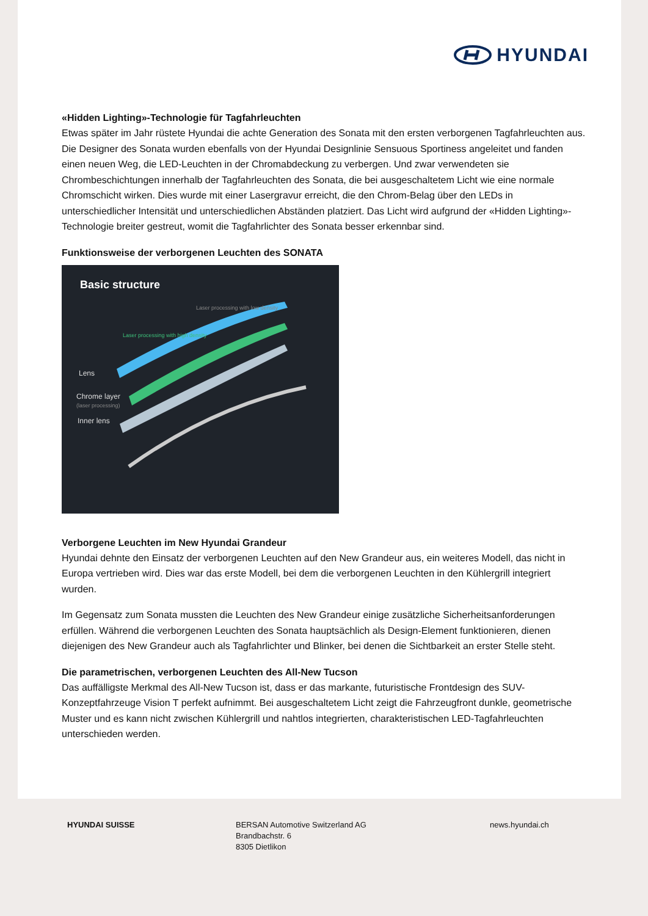HYUNDAI
«Hidden Lighting»-Technologie für Tagfahrleuchten
Etwas später im Jahr rüstete Hyundai die achte Generation des Sonata mit den ersten verborgenen Tagfahrleuchten aus. Die Designer des Sonata wurden ebenfalls von der Hyundai Designlinie Sensuous Sportiness angeleitet und fanden einen neuen Weg, die LED-Leuchten in der Chromabdeckung zu verbergen. Und zwar verwendeten sie Chrombeschichtungen innerhalb der Tagfahrleuchten des Sonata, die bei ausgeschaltetem Licht wie eine normale Chromschicht wirken. Dies wurde mit einer Lasergravur erreicht, die den Chrom-Belag über den LEDs in unterschiedlicher Intensität und unterschiedlichen Abständen platziert. Das Licht wird aufgrund der «Hidden Lighting»-Technologie breiter gestreut, womit die Tagfahrlichter des Sonata besser erkennbar sind.
Funktionsweise der verborgenen Leuchten des SONATA
Basic structure
Lens
Chrome layer
(laser processing)
Inner lens
Laser processing with high density
Laser processing with low density
Verborgene Leuchten im New Hyundai Grandeur
Hyundai dehnte den Einsatz der verborgenen Leuchten auf den New Grandeur aus, ein weiteres Modell, das nicht in Europa vertrieben wird. Dies war das erste Modell, bei dem die verborgenen Leuchten in den Kühlergrill integriert wurden.
Im Gegensatz zum Sonata mussten die Leuchten des New Grandeur einige zusätzliche Sicherheitsanforderungen erfüllen. Während die verborgenen Leuchten des Sonata hauptsächlich als Design-Element funktionieren, dienen diejenigen des New Grandeur auch als Tagfahrlichter und Blinker, bei denen die Sichtbarkeit an erster Stelle steht.
Die parametrischen, verborgenen Leuchten des All-New Tucson
Das auffälligste Merkmal des All-New Tucson ist, dass er das markante, futuristische Frontdesign des SUV-Konzeptfahrzeuge Vision T perfekt aufnimmt. Bei ausgeschaltetem Licht zeigt die Fahrzeugfront dunkle, geometrische Muster und es kann nicht zwischen Kühlergrill und nahtlos integrierten, charakteristischen LED-Tagfahrleuchten unterschieden werden.
HYUNDAI SUISSE BERSAN Automotive Switzerland AG
Brandbachstr. 6
8305 Dietlikon
news.hyundai.ch